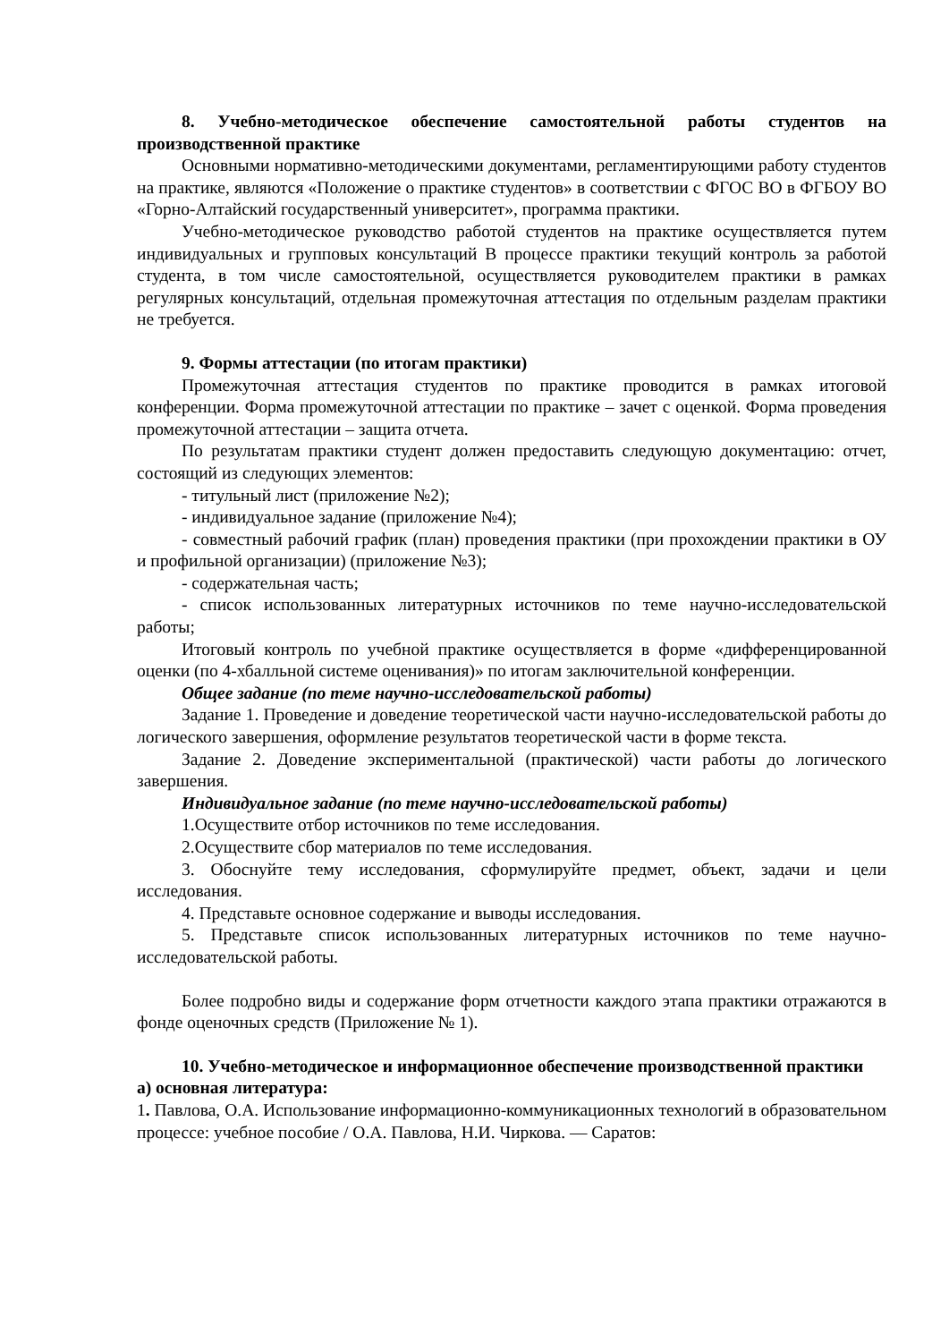8. Учебно-методическое обеспечение самостоятельной работы студентов на производственной практике
Основными нормативно-методическими документами, регламентирующими работу студентов на практике, являются «Положение о практике студентов» в соответствии с ФГОС ВО в ФГБОУ ВО «Горно-Алтайский государственный университет», программа практики.
Учебно-методическое руководство работой студентов на практике осуществляется путем индивидуальных и групповых консультаций В процессе практики текущий контроль за работой студента, в том числе самостоятельной, осуществляется руководителем практики в рамках регулярных консультаций, отдельная промежуточная аттестация по отдельным разделам практики не требуется.
9. Формы аттестации (по итогам практики)
Промежуточная аттестация студентов по практике проводится в рамках итоговой конференции. Форма промежуточной аттестации по практике – зачет с оценкой. Форма проведения промежуточной аттестации – защита отчета.
По результатам практики студент должен предоставить следующую документацию: отчет, состоящий из следующих элементов:
- титульный лист (приложение №2);
- индивидуальное задание (приложение №4);
- совместный рабочий график (план) проведения практики (при прохождении практики в ОУ и профильной организации) (приложение №3);
- содержательная часть;
- список использованных литературных источников по теме научно-исследовательской работы;
Итоговый контроль по учебной практике осуществляется в форме «дифференцированной оценки (по 4-хбалльной системе оценивания)» по итогам заключительной конференции.
Общее задание (по теме научно-исследовательской работы)
Задание 1. Проведение и доведение теоретической части научно-исследовательской работы до логического завершения, оформление результатов теоретической части в форме текста.
Задание 2. Доведение экспериментальной (практической) части работы до логического завершения.
Индивидуальное задание (по теме научно-исследовательской работы)
1.Осуществите отбор источников по теме исследования.
2.Осуществите сбор материалов по теме исследования.
3. Обоснуйте тему исследования, сформулируйте предмет, объект, задачи и цели исследования.
4. Представьте основное содержание и выводы исследования.
5. Представьте список использованных литературных источников по теме научно-исследовательской работы.
Более подробно виды и содержание форм отчетности каждого этапа практики отражаются в фонде оценочных средств (Приложение № 1).
10. Учебно-методическое и информационное обеспечение производственной практики
а) основная литература:
1. Павлова, О.А. Использование информационно-коммуникационных технологий в образовательном процессе: учебное пособие / О.А. Павлова, Н.И. Чиркова. — Саратов: